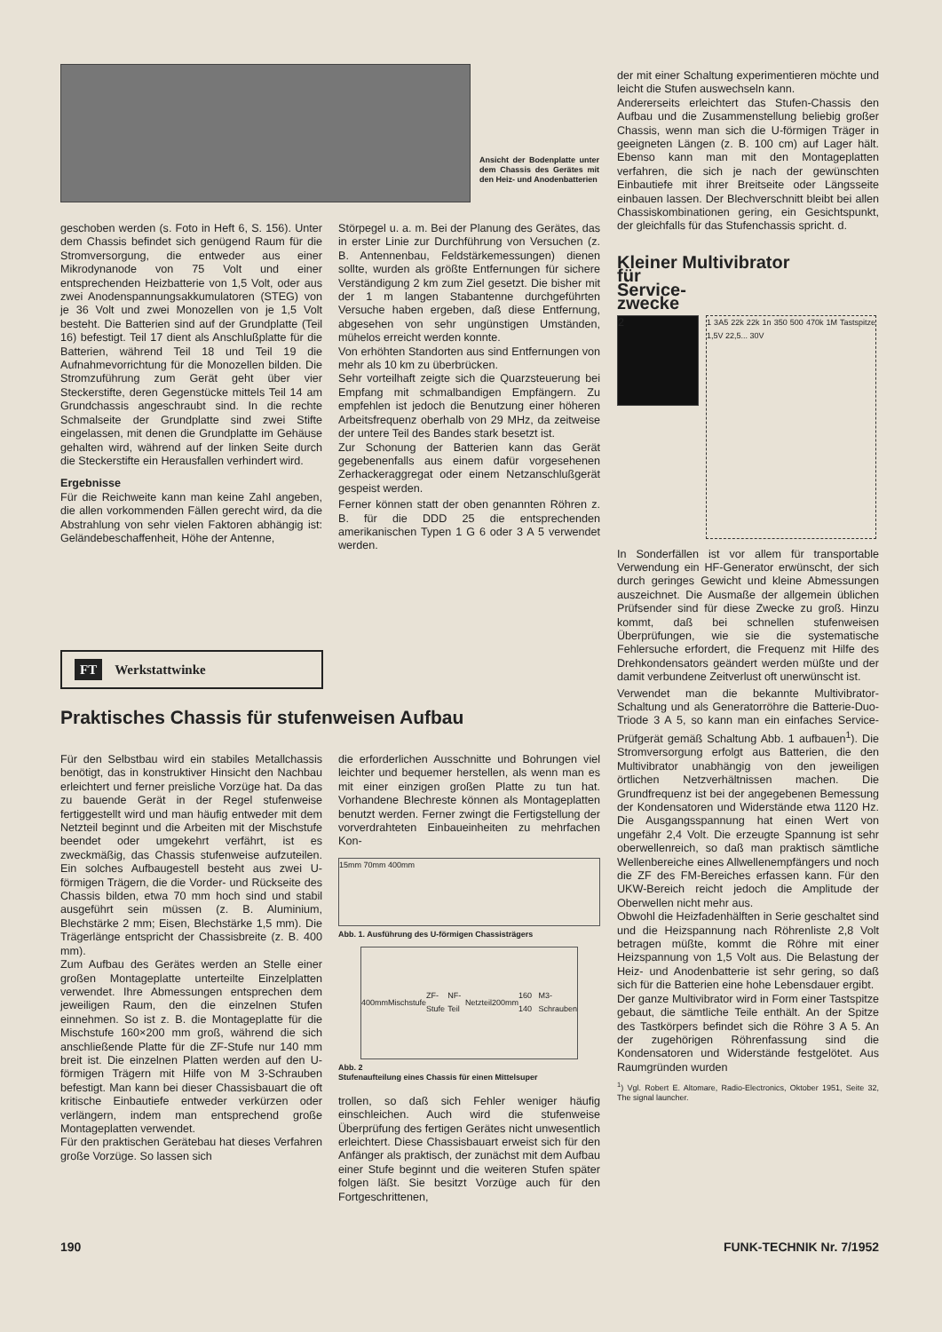Ansicht der Bodenplatte unter dem Chassis des Gerätes mit den Heiz- und Anodenbatterien
der mit einer Schaltung experimentieren möchte und leicht die Stufen auswechseln kann.
Andererseits erleichtert das Stufen-Chassis den Aufbau und die Zusammenstellung beliebig großer Chassis, wenn man sich die U-förmigen Träger in geeigneten Längen (z. B. 100 cm) auf Lager hält. Ebenso kann man mit den Montageplatten verfahren, die sich je nach der gewünschten Einbautiefe mit ihrer Breitseite oder Längsseite einbauen lassen. Der Blechverschnitt bleibt bei allen Chassiskombinationen gering, ein Gesichtspunkt, der gleichfalls für das Stufenchassis spricht. d.
Kleiner Multivibrator
für
Service-
zwecke
2
1 3A5 22k 22k 1n 350 500 470k 1M Tastspitze 1,5V 22,5... 30V
In Sonderfällen ist vor allem für transportable Verwendung ein HF-Generator erwünscht, der sich durch geringes Gewicht und kleine Abmessungen auszeichnet. Die Ausmaße der allgemein üblichen Prüfsender sind für diese Zwecke zu groß. Hinzu kommt, daß bei schnellen stufenweisen Überprüfungen, wie sie die systematische Fehlersuche erfordert, die Frequenz mit Hilfe des Drehkondensators geändert werden müßte und der damit verbundene Zeitverlust oft unerwünscht ist.
Verwendet man die bekannte Multivibrator-Schaltung und als Generatorröhre die Batterie-Duo-Triode 3 A 5, so kann man ein einfaches Service-Prüfgerät gemäß Schaltung Abb. 1 aufbauen<sup>1</sup>). Die Stromversorgung erfolgt aus Batterien, die den Multivibrator unabhängig von den jeweiligen örtlichen Netzverhältnissen machen. Die Grundfrequenz ist bei der angegebenen Bemessung der Kondensatoren und Widerstände etwa 1120 Hz. Die Ausgangsspannung hat einen Wert von ungefähr 2,4 Volt. Die erzeugte Spannung ist sehr oberwellenreich, so daß man praktisch sämtliche Wellenbereiche eines Allwellenempfängers und noch die ZF des FM-Bereiches erfassen kann. Für den UKW-Bereich reicht jedoch die Amplitude der Oberwellen nicht mehr aus.
Obwohl die Heizfadenhälften in Serie geschaltet sind und die Heizspannung nach Röhrenliste 2,8 Volt betragen müßte, kommt die Röhre mit einer Heizspannung von 1,5 Volt aus. Die Belastung der Heiz- und Anodenbatterie ist sehr gering, so daß sich für die Batterien eine hohe Lebensdauer ergibt.
Der ganze Multivibrator wird in Form einer Tastspitze gebaut, die sämtliche Teile enthält. An der Spitze des Tastkörpers befindet sich die Röhre 3 A 5. An der zugehörigen Röhrenfassung sind die Kondensatoren und Widerstände festgelötet. Aus Raumgründen wurden
<sup>1</sup>) Vgl. Robert E. Altomare, Radio-Electronics, Oktober 1951, Seite 32, The signal launcher.
geschoben werden (s. Foto in Heft 6, S. 156). Unter dem Chassis befindet sich genügend Raum für die Stromversorgung, die entweder aus einer Mikrodynanode von 75 Volt und einer entsprechenden Heizbatterie von 1,5 Volt, oder aus zwei Anodenspannungsakkumulatoren (STEG) von je 36 Volt und zwei Monozellen von je 1,5 Volt besteht. Die Batterien sind auf der Grundplatte (Teil 16) befestigt. Teil 17 dient als Anschlußplatte für die Batterien, während Teil 18 und Teil 19 die Aufnahmevorrichtung für die Monozellen bilden. Die Stromzuführung zum Gerät geht über vier Steckerstifte, deren Gegenstücke mittels Teil 14 am Grundchassis angeschraubt sind. In die rechte Schmalseite der Grundplatte sind zwei Stifte eingelassen, mit denen die Grundplatte im Gehäuse gehalten wird, während auf der linken Seite durch die Steckerstifte ein Herausfallen verhindert wird.
Ergebnisse
Für die Reichweite kann man keine Zahl angeben, die allen vorkommenden Fällen gerecht wird, da die Abstrahlung von sehr vielen Faktoren abhängig ist: Geländebeschaffenheit, Höhe der Antenne,
Störpegel u. a. m. Bei der Planung des Gerätes, das in erster Linie zur Durchführung von Versuchen (z. B. Antennenbau, Feldstärkemessungen) dienen sollte, wurden als größte Entfernungen für sichere Verständigung 2 km zum Ziel gesetzt. Die bisher mit der 1 m langen Stabantenne durchgeführten Versuche haben ergeben, daß diese Entfernung, abgesehen von sehr ungünstigen Umständen, mühelos erreicht werden konnte.
Von erhöhten Standorten aus sind Entfernungen von mehr als 10 km zu überbrücken.
Sehr vorteilhaft zeigte sich die Quarzsteuerung bei Empfang mit schmalbandigen Empfängern. Zu empfehlen ist jedoch die Benutzung einer höheren Arbeitsfrequenz oberhalb von 29 MHz, da zeitweise der untere Teil des Bandes stark besetzt ist.
Zur Schonung der Batterien kann das Gerät gegebenenfalls aus einem dafür vorgesehenen Zerhackeraggregat oder einem Netzanschlußgerät gespeist werden.
Ferner können statt der oben genannten Röhren z. B. für die DDD 25 die entsprechenden amerikanischen Typen 1 G 6 oder 3 A 5 verwendet werden.
FT Werkstattwinke
Praktisches Chassis für stufenweisen Aufbau
Für den Selbstbau wird ein stabiles Metallchassis benötigt, das in konstruktiver Hinsicht den Nachbau erleichtert und ferner preisliche Vorzüge hat. Da das zu bauende Gerät in der Regel stufenweise fertiggestellt wird und man häufig entweder mit dem Netzteil beginnt und die Arbeiten mit der Mischstufe beendet oder umgekehrt verfährt, ist es zweckmäßig, das Chassis stufenweise aufzuteilen. Ein solches Aufbaugestell besteht aus zwei U-förmigen Trägern, die die Vorder- und Rückseite des Chassis bilden, etwa 70 mm hoch sind und stabil ausgeführt sein müssen (z. B. Aluminium, Blechstärke 2 mm; Eisen, Blechstärke 1,5 mm). Die Trägerlänge entspricht der Chassisbreite (z. B. 400 mm).
Zum Aufbau des Gerätes werden an Stelle einer großen Montageplatte unterteilte Einzelplatten verwendet. Ihre Abmessungen entsprechen dem jeweiligen Raum, den die einzelnen Stufen einnehmen. So ist z. B. die Montageplatte für die Mischstufe 160×200 mm groß, während die sich anschließende Platte für die ZF-Stufe nur 140 mm breit ist. Die einzelnen Platten werden auf den U-förmigen Trägern mit Hilfe von M 3-Schrauben befestigt. Man kann bei dieser Chassisbauart die oft kritische Einbautiefe entweder verkürzen oder verlängern, indem man entsprechend große Montageplatten verwendet.
Für den praktischen Gerätebau hat dieses Verfahren große Vorzüge. So lassen sich
die erforderlichen Ausschnitte und Bohrungen viel leichter und bequemer herstellen, als wenn man es mit einer einzigen großen Platte zu tun hat. Vorhandene Blechreste können als Montageplatten benutzt werden. Ferner zwingt die Fertigstellung der vorverdrahteten Einbaueinheiten zu mehrfachen Kon-
15mm 70mm 400mm
Abb. 1. Ausführung des U-förmigen Chassisträgers
400mm Mischstufe ZF-Stufe NF-Teil Netzteil 200mm 160 140 M3-Schrauben
Abb. 2
Stufenaufteilung eines Chassis für einen Mittelsuper
trollen, so daß sich Fehler weniger häufig einschleichen. Auch wird die stufenweise Überprüfung des fertigen Gerätes nicht unwesentlich erleichtert. Diese Chassisbauart erweist sich für den Anfänger als praktisch, der zunächst mit dem Aufbau einer Stufe beginnt und die weiteren Stufen später folgen läßt. Sie besitzt Vorzüge auch für den Fortgeschrittenen,
190 FUNK-TECHNIK Nr. 7/1952